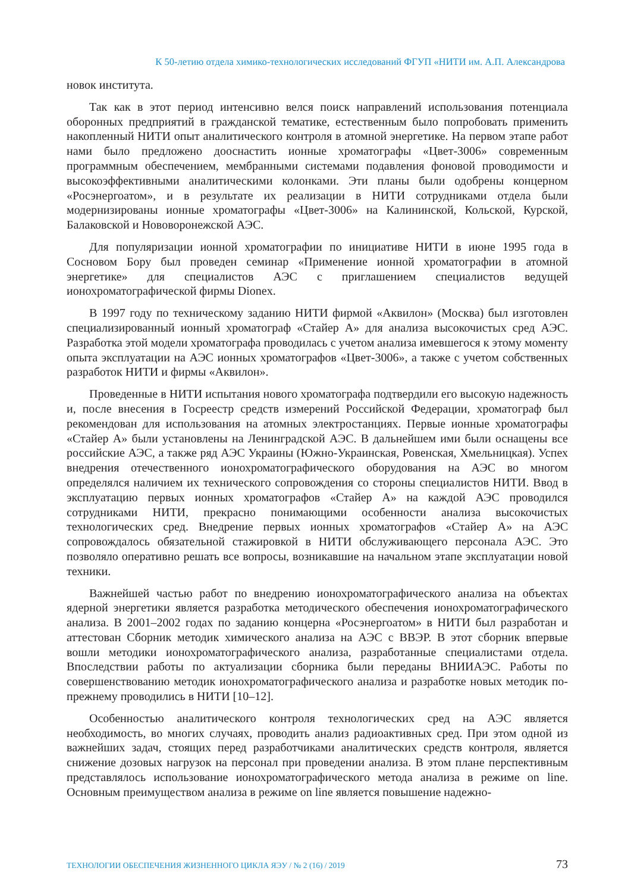К 50-летию отдела химико-технологических исследований ФГУП «НИТИ им. А.П. Александрова
новок института.
Так как в этот период интенсивно велся поиск направлений использования потенциала оборонных предприятий в гражданской тематике, естественным было попробовать применить накопленный НИТИ опыт аналитического контроля в атомной энергетике. На первом этапе работ нами было предложено дооснастить ионные хроматографы «Цвет-3006» современным программным обеспечением, мембранными системами подавления фоновой проводимости и высокоэффективными аналитическими колонками. Эти планы были одобрены концерном «Росэнергоатом», и в результате их реализации в НИТИ сотрудниками отдела были модернизированы ионные хроматографы «Цвет-3006» на Калининской, Кольской, Курской, Балаковской и Нововоронежской АЭС.
Для популяризации ионной хроматографии по инициативе НИТИ в июне 1995 года в Сосновом Бору был проведен семинар «Применение ионной хроматографии в атомной энергетике» для специалистов АЭС с приглашением специалистов ведущей ионохроматографической фирмы Dionex.
В 1997 году по техническому заданию НИТИ фирмой «Аквилон» (Москва) был изготовлен специализированный ионный хроматограф «Стайер А» для анализа высокочистых сред АЭС. Разработка этой модели хроматографа проводилась с учетом анализа имевшегося к этому моменту опыта эксплуатации на АЭС ионных хроматографов «Цвет-3006», а также с учетом собственных разработок НИТИ и фирмы «Аквилон».
Проведенные в НИТИ испытания нового хроматографа подтвердили его высокую надежность и, после внесения в Госреестр средств измерений Российской Федерации, хроматограф был рекомендован для использования на атомных электростанциях. Первые ионные хроматографы «Стайер А» были установлены на Ленинградской АЭС. В дальнейшем ими были оснащены все российские АЭС, а также ряд АЭС Украины (Южно-Украинская, Ровенская, Хмельницкая). Успех внедрения отечественного ионохроматографического оборудования на АЭС во многом определялся наличием их технического сопровождения со стороны специалистов НИТИ. Ввод в эксплуатацию первых ионных хроматографов «Стайер А» на каждой АЭС проводился сотрудниками НИТИ, прекрасно понимающими особенности анализа высокочистых технологических сред. Внедрение первых ионных хроматографов «Стайер А» на АЭС сопровождалось обязательной стажировкой в НИТИ обслуживающего персонала АЭС. Это позволяло оперативно решать все вопросы, возникавшие на начальном этапе эксплуатации новой техники.
Важнейшей частью работ по внедрению ионохроматографического анализа на объектах ядерной энергетики является разработка методического обеспечения ионохроматографического анализа. В 2001–2002 годах по заданию концерна «Росэнергоатом» в НИТИ был разработан и аттестован Сборник методик химического анализа на АЭС с ВВЭР. В этот сборник впервые вошли методики ионохроматографического анализа, разработанные специалистами отдела. Впоследствии работы по актуализации сборника были переданы ВНИИАЭС. Работы по совершенствованию методик ионохроматографического анализа и разработке новых методик по-прежнему проводились в НИТИ [10–12].
Особенностью аналитического контроля технологических сред на АЭС является необходимость, во многих случаях, проводить анализ радиоактивных сред. При этом одной из важнейших задач, стоящих перед разработчиками аналитических средств контроля, является снижение дозовых нагрузок на персонал при проведении анализа. В этом плане перспективным представлялось использование ионохроматографического метода анализа в режиме on line. Основным преимуществом анализа в режиме on line является повышение надежно-
ТЕХНОЛОГИИ ОБЕСПЕЧЕНИЯ ЖИЗНЕННОГО ЦИКЛА ЯЭУ / № 2 (16) / 2019 73